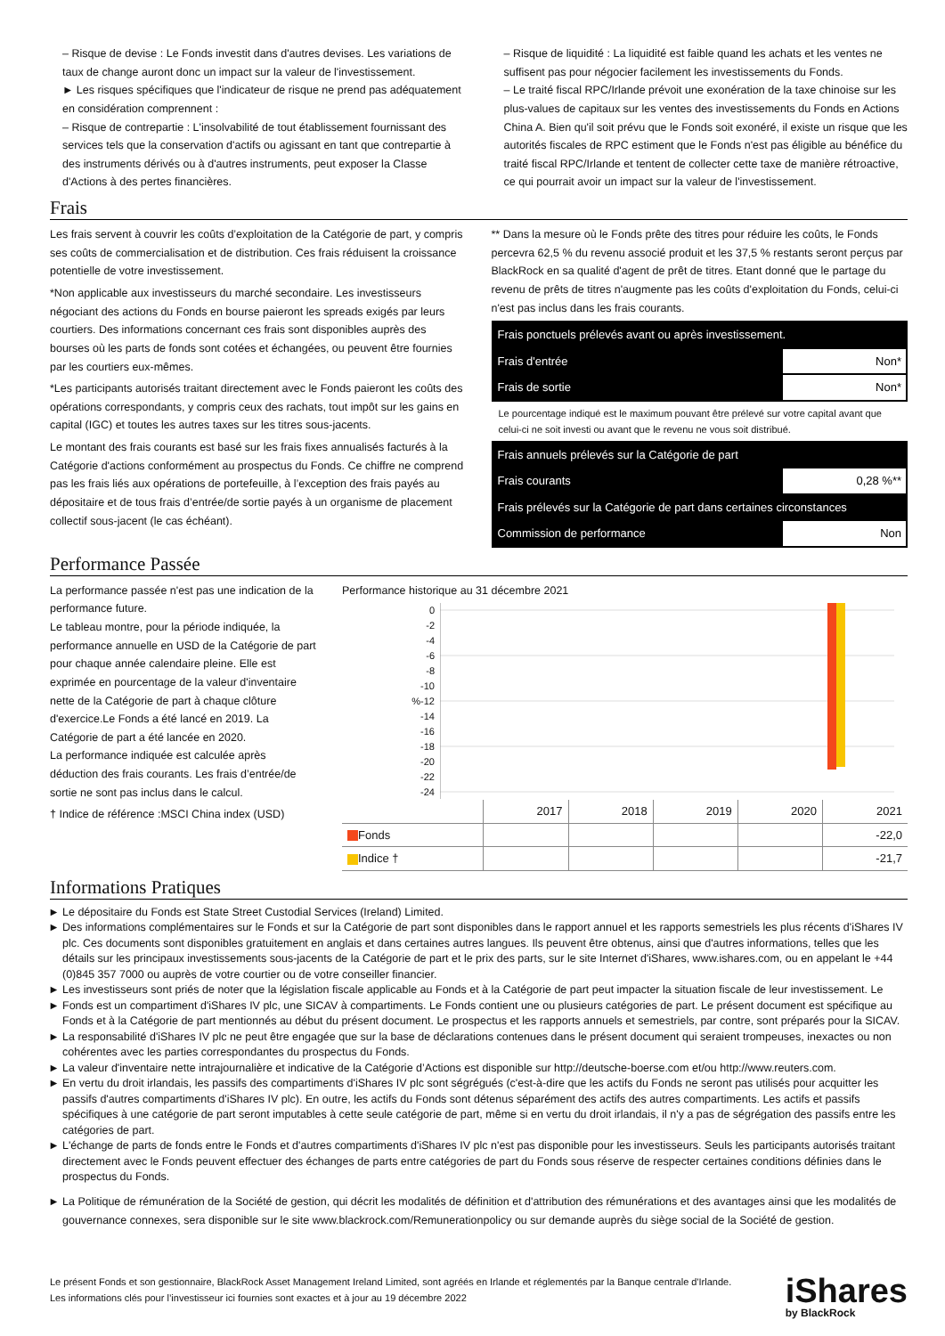– Risque de devise : Le Fonds investit dans d'autres devises. Les variations de taux de change auront donc un impact sur la valeur de l'investissement.
► Les risques spécifiques que l'indicateur de risque ne prend pas adéquatement en considération comprennent :
– Risque de contrepartie : L'insolvabilité de tout établissement fournissant des services tels que la conservation d'actifs ou agissant en tant que contrepartie à des instruments dérivés ou à d'autres instruments, peut exposer la Classe d'Actions à des pertes financières.
– Risque de liquidité : La liquidité est faible quand les achats et les ventes ne suffisent pas pour négocier facilement les investissements du Fonds.
– Le traité fiscal RPC/Irlande prévoit une exonération de la taxe chinoise sur les plus-values de capitaux sur les ventes des investissements du Fonds en Actions China A. Bien qu'il soit prévu que le Fonds soit exonéré, il existe un risque que les autorités fiscales de RPC estiment que le Fonds n'est pas éligible au bénéfice du traité fiscal RPC/Irlande et tentent de collecter cette taxe de manière rétroactive, ce qui pourrait avoir un impact sur la valeur de l'investissement.
Frais
Les frais servent à couvrir les coûts d’exploitation de la Catégorie de part, y compris ses coûts de commercialisation et de distribution. Ces frais réduisent la croissance potentielle de votre investissement.
*Non applicable aux investisseurs du marché secondaire. Les investisseurs négociant des actions du Fonds en bourse paieront les spreads exigés par leurs courtiers. Des informations concernant ces frais sont disponibles auprès des bourses où les parts de fonds sont cotées et échangées, ou peuvent être fournies par les courtiers eux-mêmes.
*Les participants autorisés traitant directement avec le Fonds paieront les coûts des opérations correspondants, y compris ceux des rachats, tout impôt sur les gains en capital (IGC) et toutes les autres taxes sur les titres sous-jacents.
Le montant des frais courants est basé sur les frais fixes annualisés facturés à la Catégorie d'actions conformément au prospectus du Fonds. Ce chiffre ne comprend pas les frais liés aux opérations de portefeuille, à l’exception des frais payés au dépositaire et de tous frais d’entrée/de sortie payés à un organisme de placement collectif sous-jacent (le cas échéant).
** Dans la mesure où le Fonds prête des titres pour réduire les coûts, le Fonds percevra 62,5 % du revenu associé produit et les 37,5 % restants seront perçus par BlackRock en sa qualité d'agent de prêt de titres. Etant donné que le partage du revenu de prêts de titres n'augmente pas les coûts d'exploitation du Fonds, celui-ci n'est pas inclus dans les frais courants.
| Frais ponctuels prélevés avant ou après investissement. | |
| Frais d'entrée | Non* |
| Frais de sortie | Non* |
Le pourcentage indiqué est le maximum pouvant être prélevé sur votre capital avant que celui-ci ne soit investi ou avant que le revenu ne vous soit distribué.
| Frais annuels prélevés sur la Catégorie de part | |
| Frais courants | 0,28 %** |
| Frais prélevés sur la Catégorie de part dans certaines circonstances | |
| Commission de performance | Non |
Performance Passée
La performance passée n'est pas une indication de la performance future.
Le tableau montre, pour la période indiquée, la performance annuelle en USD de la Catégorie de part pour chaque année calendaire pleine. Elle est exprimée en pourcentage de la valeur d'inventaire nette de la Catégorie de part à chaque clôture d'exercice.Le Fonds a été lancé en 2019. La Catégorie de part a été lancée en 2020.
La performance indiquée est calculée après déduction des frais courants. Les frais d’entrée/de sortie ne sont pas inclus dans le calcul.
† Indice de référence :MSCI China index (USD)
Performance historique au 31 décembre 2021
0
-2
-4
-6
-8
-10
%-12
-14
-16
-18
-20
-22
-24
| | 2017 | 2018 | 2019 | 2020 | 2021 |
| Fonds | | | | | -22,0 |
| Indice † | | | | | -21,7 |
Informations Pratiques
Le dépositaire du Fonds est State Street Custodial Services (Ireland) Limited.
Des informations complémentaires sur le Fonds et sur la Catégorie de part sont disponibles dans le rapport annuel et les rapports semestriels les plus récents d'iShares IV plc. Ces documents sont disponibles gratuitement en anglais et dans certaines autres langues. Ils peuvent être obtenus, ainsi que d'autres informations, telles que les détails sur les principaux investissements sous-jacents de la Catégorie de part et le prix des parts, sur le site Internet d'iShares, www.ishares.com, ou en appelant le +44 (0)845 357 7000 ou auprès de votre courtier ou de votre conseiller financier.
Les investisseurs sont priés de noter que la législation fiscale applicable au Fonds et à la Catégorie de part peut impacter la situation fiscale de leur investissement. Le
Fonds est un compartiment d'iShares IV plc, une SICAV à compartiments. Le Fonds contient une ou plusieurs catégories de part. Le présent document est spécifique au Fonds et à la Catégorie de part mentionnés au début du présent document. Le prospectus et les rapports annuels et semestriels, par contre, sont préparés pour la SICAV.
La responsabilité d'iShares IV plc ne peut être engagée que sur la base de déclarations contenues dans le présent document qui seraient trompeuses, inexactes ou non cohérentes avec les parties correspondantes du prospectus du Fonds.
La valeur d'inventaire nette intrajournalière et indicative de la Catégorie d’Actions est disponible sur http://deutsche-boerse.com et/ou http://www.reuters.com.
En vertu du droit irlandais, les passifs des compartiments d'iShares IV plc sont ségrégués (c'est-à-dire que les actifs du Fonds ne seront pas utilisés pour acquitter les passifs d'autres compartiments d'iShares IV plc). En outre, les actifs du Fonds sont détenus séparément des actifs des autres compartiments. Les actifs et passifs spécifiques à une catégorie de part seront imputables à cette seule catégorie de part, même si en vertu du droit irlandais, il n'y a pas de ségrégation des passifs entre les catégories de part.
L'échange de parts de fonds entre le Fonds et d'autres compartiments d'iShares IV plc n'est pas disponible pour les investisseurs. Seuls les participants autorisés traitant directement avec le Fonds peuvent effectuer des échanges de parts entre catégories de part du Fonds sous réserve de respecter certaines conditions définies dans le prospectus du Fonds.
La Politique de rémunération de la Société de gestion, qui décrit les modalités de définition et d'attribution des rémunérations et des avantages ainsi que les modalités de gouvernance connexes, sera disponible sur le site www.blackrock.com/Remunerationpolicy ou sur demande auprès du siège social de la Société de gestion.
Le présent Fonds et son gestionnaire, BlackRock Asset Management Ireland Limited, sont agréés en Irlande et réglementés par la Banque centrale d'Irlande.
Les informations clés pour l’investisseur ici fournies sont exactes et à jour au 19 décembre 2022
iShares
by BlackRock